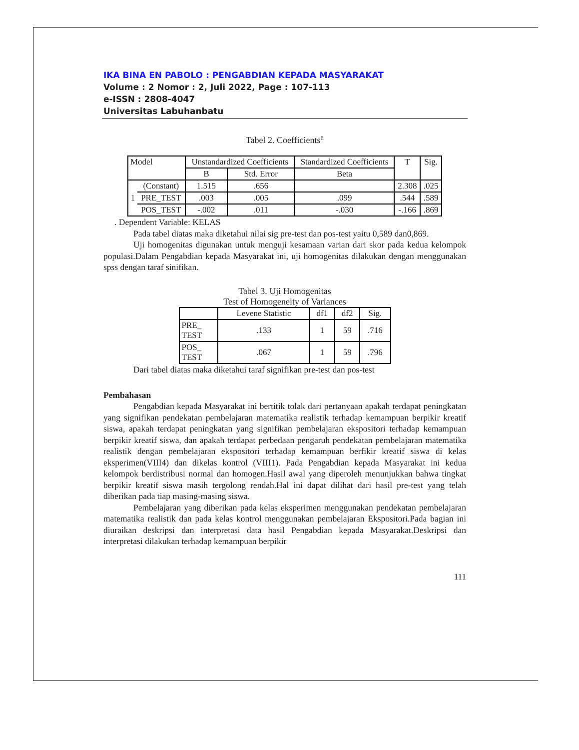IKA BINA EN PABOLO : PENGABDIAN KEPADA MASYARAKAT
Volume : 2 Nomor : 2, Juli 2022, Page : 107-113
e-ISSN : 2808-4047
Universitas Labuhanbatu
Tabel 2. Coefficients<sup>a</sup>
| Model | | Unstandardized Coefficients | | Standardized Coefficients | T | Sig. |
| --- | --- | --- | --- | --- | --- | --- |
| | | B | Std. Error | Beta | | |
| 1 | (Constant) | 1.515 | .656 | | 2.308 | .025 |
| | PRE_TEST | .003 | .005 | .099 | .544 | .589 |
| | POS_TEST | -.002 | .011 | -.030 | -.166 | .869 |
. Dependent Variable: KELAS
Pada tabel diatas maka diketahui nilai sig pre-test dan pos-test yaitu 0,589 dan0,869.
Uji homogenitas digunakan untuk menguji kesamaan varian dari skor pada kedua kelompok populasi.Dalam Pengabdian kepada Masyarakat ini, uji homogenitas dilakukan dengan menggunakan spss dengan taraf sinifikan.
Tabel 3. Uji Homogenitas
Test of Homogeneity of Variances
| | Levene Statistic | df1 | df2 | Sig. |
| --- | --- | --- | --- | --- |
| PRE_ TEST | .133 | 1 | 59 | .716 |
| POS_ TEST | .067 | 1 | 59 | .796 |
Dari tabel diatas maka diketahui taraf signifikan pre-test dan pos-test
Pembahasan
Pengabdian kepada Masyarakat ini bertitik tolak dari pertanyaan apakah terdapat peningkatan yang signifikan pendekatan pembelajaran matematika realistik terhadap kemampuan berpikir kreatif siswa, apakah terdapat peningkatan yang signifikan pembelajaran ekspositori terhadap kemampuan berpikir kreatif siswa, dan apakah terdapat perbedaan pengaruh pendekatan pembelajaran matematika realistik dengan pembelajaran ekspositori terhadap kemampuan berfikir kreatif siswa di kelas eksperimen(VIII4) dan dikelas kontrol (VIII1). Pada Pengabdian kepada Masyarakat ini kedua kelompok berdistribusi normal dan homogen.Hasil awal yang diperoleh menunjukkan bahwa tingkat berpikir kreatif siswa masih tergolong rendah.Hal ini dapat dilihat dari hasil pre-test yang telah diberikan pada tiap masing-masing siswa.
Pembelajaran yang diberikan pada kelas eksperimen menggunakan pendekatan pembelajaran matematika realistik dan pada kelas kontrol menggunakan pembelajaran Ekspositori.Pada bagian ini diuraikan deskripsi dan interpretasi data hasil Pengabdian kepada Masyarakat.Deskripsi dan interpretasi dilakukan terhadap kemampuan berpikir
111